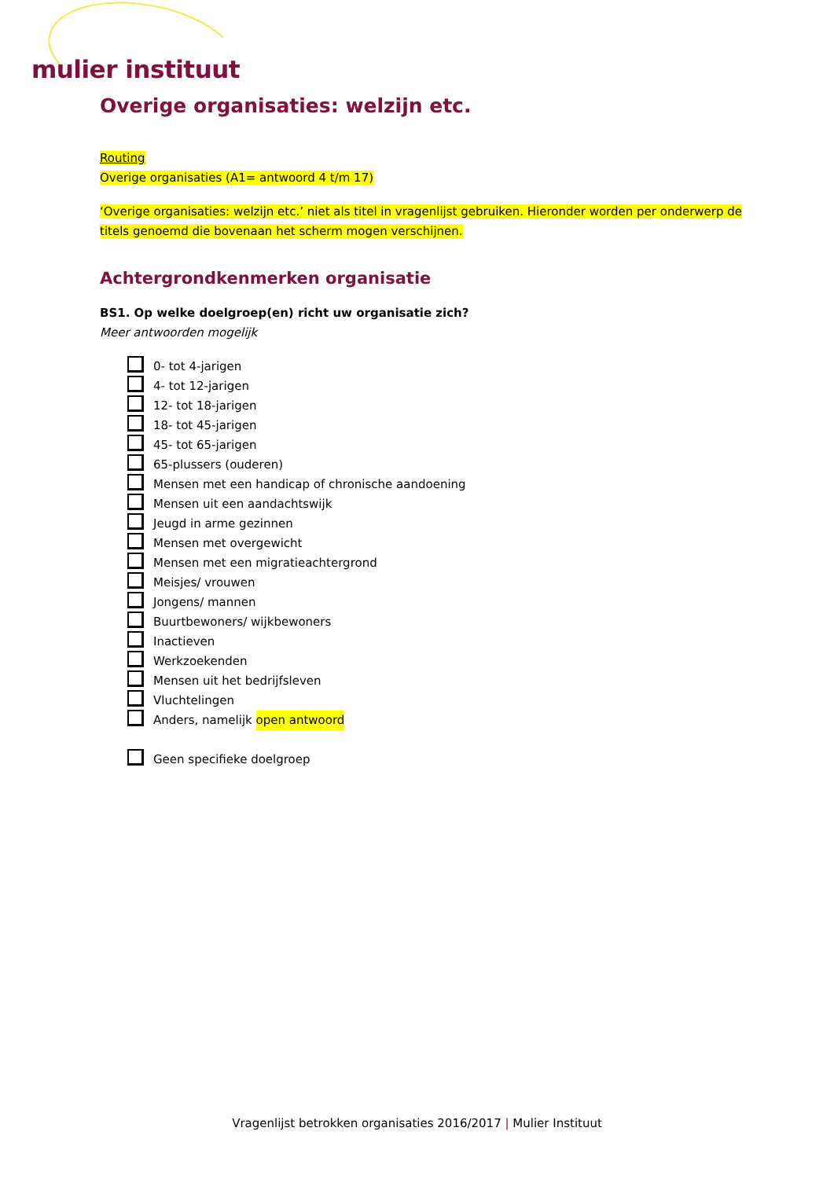mulier instituut
Overige organisaties: welzijn etc.
Routing
Overige organisaties (A1= antwoord 4 t/m 17)
‘Overige organisaties: welzijn etc.’ niet als titel in vragenlijst gebruiken. Hieronder worden per onderwerp de titels genoemd die bovenaan het scherm mogen verschijnen.
Achtergrondkenmerken organisatie
BS1. Op welke doelgroep(en) richt uw organisatie zich?
Meer antwoorden mogelijk
0- tot 4-jarigen
4- tot 12-jarigen
12- tot 18-jarigen
18- tot 45-jarigen
45- tot 65-jarigen
65-plussers (ouderen)
Mensen met een handicap of chronische aandoening
Mensen uit een aandachtswijk
Jeugd in arme gezinnen
Mensen met overgewicht
Mensen met een migratieachtergrond
Meisjes/ vrouwen
Jongens/ mannen
Buurtbewoners/ wijkbewoners
Inactieven
Werkzoekenden
Mensen uit het bedrijfsleven
Vluchtelingen
Anders, namelijk open antwoord
Geen specifieke doelgroep
Vragenlijst betrokken organisaties 2016/2017 | Mulier Instituut